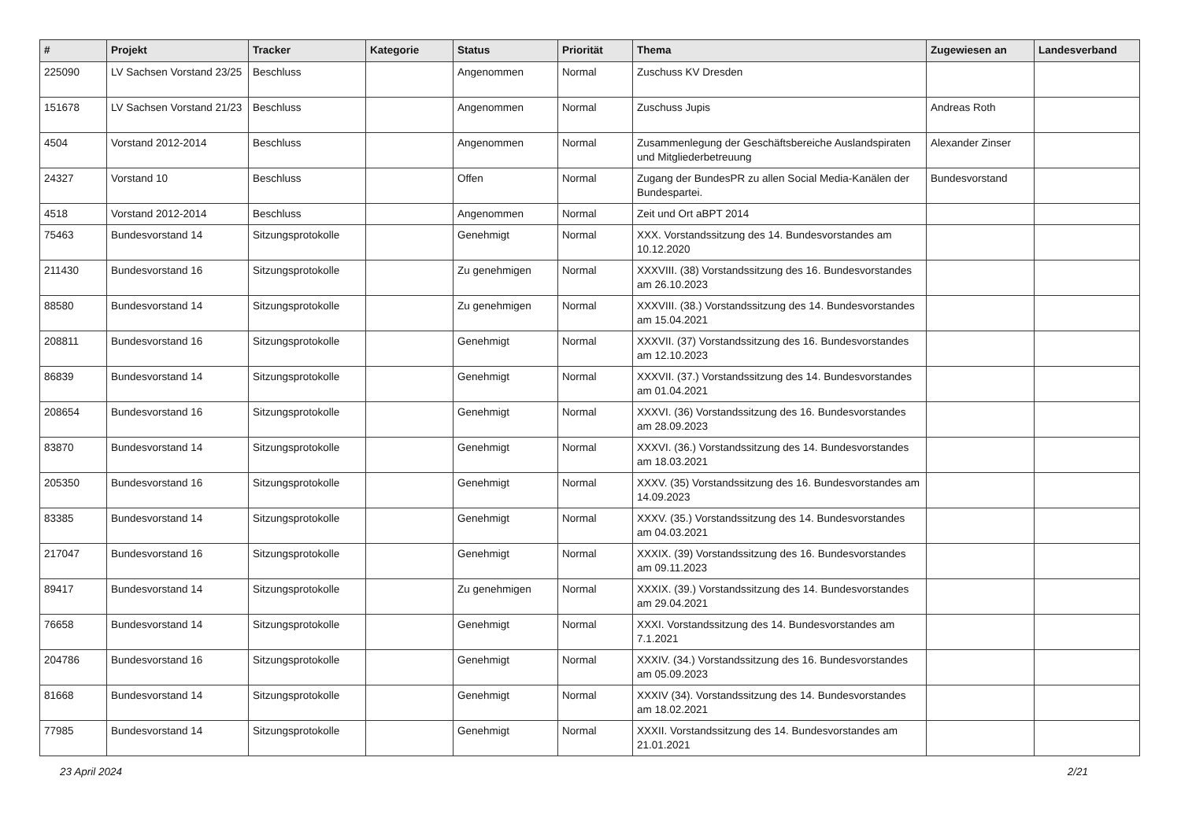| # | Projekt | Tracker | Kategorie | Status | Priorität | Thema | Zugewiesen an | Landesverband |
| --- | --- | --- | --- | --- | --- | --- | --- | --- |
| 225090 | LV Sachsen Vorstand 23/25 | Beschluss | | Angenommen | Normal | Zuschuss KV Dresden | | |
| 151678 | LV Sachsen Vorstand 21/23 | Beschluss | | Angenommen | Normal | Zuschuss Jupis | Andreas Roth | |
| 4504 | Vorstand 2012-2014 | Beschluss | | Angenommen | Normal | Zusammenlegung der Geschäftsbereiche Auslandspiraten und Mitgliederbetreuung | Alexander Zinser | |
| 24327 | Vorstand 10 | Beschluss | | Offen | Normal | Zugang der BundesPR zu allen Social Media-Kanälen der Bundespartei. | Bundesvorstand | |
| 4518 | Vorstand 2012-2014 | Beschluss | | Angenommen | Normal | Zeit und Ort aBPT 2014 | | |
| 75463 | Bundesvorstand 14 | Sitzungsprotokolle | | Genehmigt | Normal | XXX. Vorstandssitzung des 14. Bundesvorstandes am 10.12.2020 | | |
| 211430 | Bundesvorstand 16 | Sitzungsprotokolle | | Zu genehmigen | Normal | XXXVIII. (38) Vorstandssitzung des 16. Bundesvorstandes am 26.10.2023 | | |
| 88580 | Bundesvorstand 14 | Sitzungsprotokolle | | Zu genehmigen | Normal | XXXVIII. (38.) Vorstandssitzung des 14. Bundesvorstandes am 15.04.2021 | | |
| 208811 | Bundesvorstand 16 | Sitzungsprotokolle | | Genehmigt | Normal | XXXVII. (37) Vorstandssitzung des 16. Bundesvorstandes am 12.10.2023 | | |
| 86839 | Bundesvorstand 14 | Sitzungsprotokolle | | Genehmigt | Normal | XXXVII. (37.) Vorstandssitzung des 14. Bundesvorstandes am 01.04.2021 | | |
| 208654 | Bundesvorstand 16 | Sitzungsprotokolle | | Genehmigt | Normal | XXXVI. (36) Vorstandssitzung des 16. Bundesvorstandes am 28.09.2023 | | |
| 83870 | Bundesvorstand 14 | Sitzungsprotokolle | | Genehmigt | Normal | XXXVI. (36.) Vorstandssitzung des 14. Bundesvorstandes am 18.03.2021 | | |
| 205350 | Bundesvorstand 16 | Sitzungsprotokolle | | Genehmigt | Normal | XXXV. (35) Vorstandssitzung des 16. Bundesvorstandes am 14.09.2023 | | |
| 83385 | Bundesvorstand 14 | Sitzungsprotokolle | | Genehmigt | Normal | XXXV. (35.) Vorstandssitzung des 14. Bundesvorstandes am 04.03.2021 | | |
| 217047 | Bundesvorstand 16 | Sitzungsprotokolle | | Genehmigt | Normal | XXXIX. (39) Vorstandssitzung des 16. Bundesvorstandes am 09.11.2023 | | |
| 89417 | Bundesvorstand 14 | Sitzungsprotokolle | | Zu genehmigen | Normal | XXXIX. (39.) Vorstandssitzung des 14. Bundesvorstandes am 29.04.2021 | | |
| 76658 | Bundesvorstand 14 | Sitzungsprotokolle | | Genehmigt | Normal | XXXI. Vorstandssitzung des 14. Bundesvorstandes am 7.1.2021 | | |
| 204786 | Bundesvorstand 16 | Sitzungsprotokolle | | Genehmigt | Normal | XXXIV. (34.) Vorstandssitzung des 16. Bundesvorstandes am 05.09.2023 | | |
| 81668 | Bundesvorstand 14 | Sitzungsprotokolle | | Genehmigt | Normal | XXXIV (34). Vorstandssitzung des 14. Bundesvorstandes am 18.02.2021 | | |
| 77985 | Bundesvorstand 14 | Sitzungsprotokolle | | Genehmigt | Normal | XXXII. Vorstandssitzung des 14. Bundesvorstandes am 21.01.2021 | | |
23 April 2024 2/21